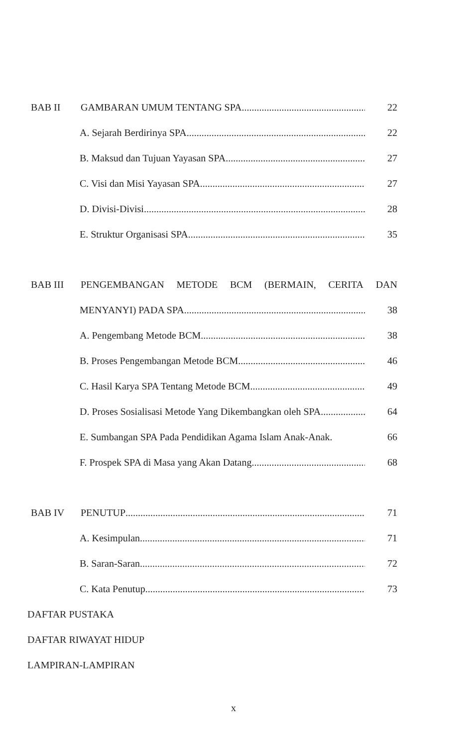BAB II GAMBARAN UMUM TENTANG SPA 22
A. Sejarah Berdirinya SPA 22
B. Maksud dan Tujuan Yayasan SPA 27
C. Visi dan Misi Yayasan SPA 27
D. Divisi-Divisi 28
E. Struktur Organisasi SPA 35
BAB III
PENGEMBANGAN METODE BCM (BERMAIN, CERITA DAN
MENYANYI) PADA SPA 38
A. Pengembang Metode BCM 38
B. Proses Pengembangan Metode BCM 46
C. Hasil Karya SPA Tentang Metode BCM 49
D. Proses Sosialisasi Metode Yang Dikembangkan oleh SPA 64
E. Sumbangan SPA Pada Pendidikan Agama Islam Anak-Anak. 66
F. Prospek SPA di Masa yang Akan Datang 68
BAB IV PENUTUP 71
A. Kesimpulan 71
B. Saran-Saran 72
C. Kata Penutup 73
DAFTAR PUSTAKA
DAFTAR RIWAYAT HIDUP
LAMPIRAN-LAMPIRAN
x